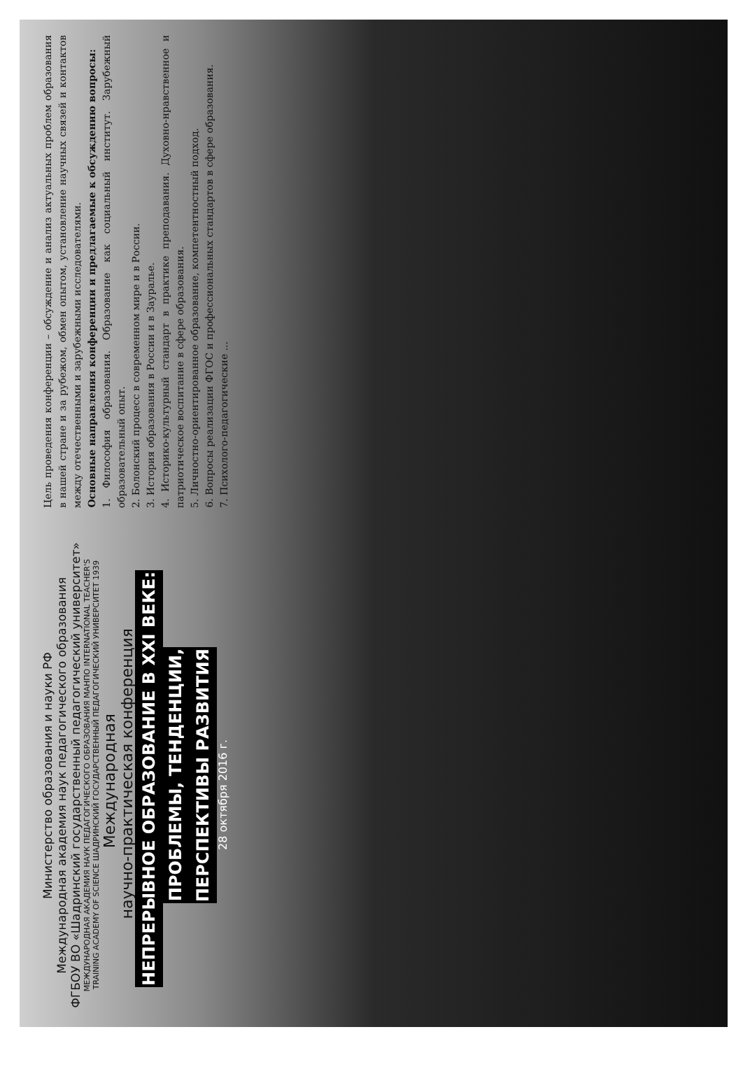Министерство образования и науки РФ
Международная академия наук педагогического образования
ФГБОУ ВО «Шадринский государственный педагогический университет»
МЕЖДУНАРОДНАЯ АКАДЕМИЯ НАУК ПЕДАГОГИЧЕСКОГО ОБРАЗОВАНИЯ МАНПО INTERNATIONAL TEACHER'S TRAINING ACADEMY OF SCIENCE ШАДРИНСКИЙ ГОСУДАРСТВЕННЫЙ ПЕДАГОГИЧЕСКИЙ УНИВЕРСИТЕТ 1939
Международная
научно-практическая конференция
НЕПРЕРЫВНОЕ ОБРАЗОВАНИЕ В XXI ВЕКЕ:
ПРОБЛЕМЫ, ТЕНДЕНЦИИ,
ПЕРСПЕКТИВЫ РАЗВИТИЯ
28 октября 2016 г.
Цель проведения конференции – обсуждение и анализ актуальных проблем образования в нашей стране и за рубежом, обмен опытом, установление научных связей и контактов между отечественными и зарубежными исследователями.
Основные направления конференции и предлагаемые к обсуждению вопросы:
1. Философия образования. Образование как социальный институт. Зарубежный образовательный опыт.
2. Болонский процесс в современном мире и в России.
3. История образования в России и в Зауралье.
4. Историко-культурный стандарт в практике преподавания. Духовно-нравственное и патриотическое воспитание в сфере образования.
5. Личностно-ориентированное образование, компетентностный подход.
6. Вопросы реализации ФГОС и профессиональных стандартов в сфере образования.
7. Психолого-педагогические ...